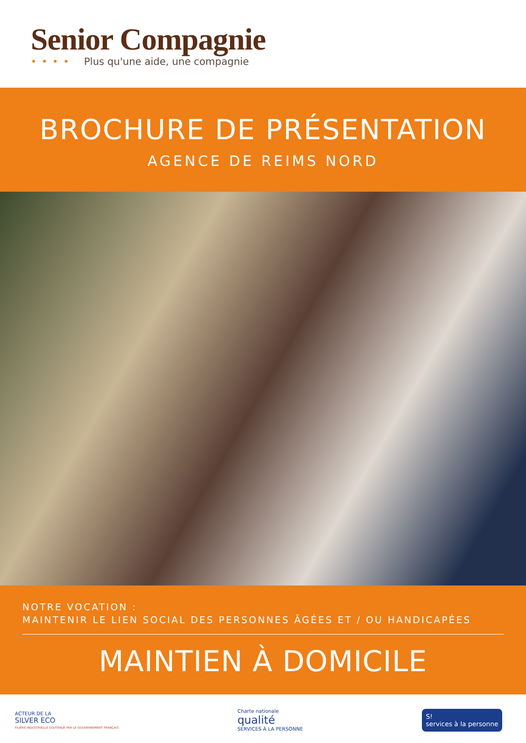Senior Compagnie
•••• Plus qu'une aide, une compagnie
BROCHURE DE PRÉSENTATION
AGENCE DE REIMS NORD
NOTRE VOCATION :
MAINTENIR LE LIEN SOCIAL DES PERSONNES ÂGÉES ET / OU HANDICAPÉES
MAINTIEN À DOMICILE
ACTEUR DE LA
SILVER ECO
FILIÈRE INDUSTRIELLE SOUTENUE PAR LE GOUVERNEMENT FRANÇAIS
Charte nationale
qualité
SERVICES À LA PERSONNE
S!
services à la personne